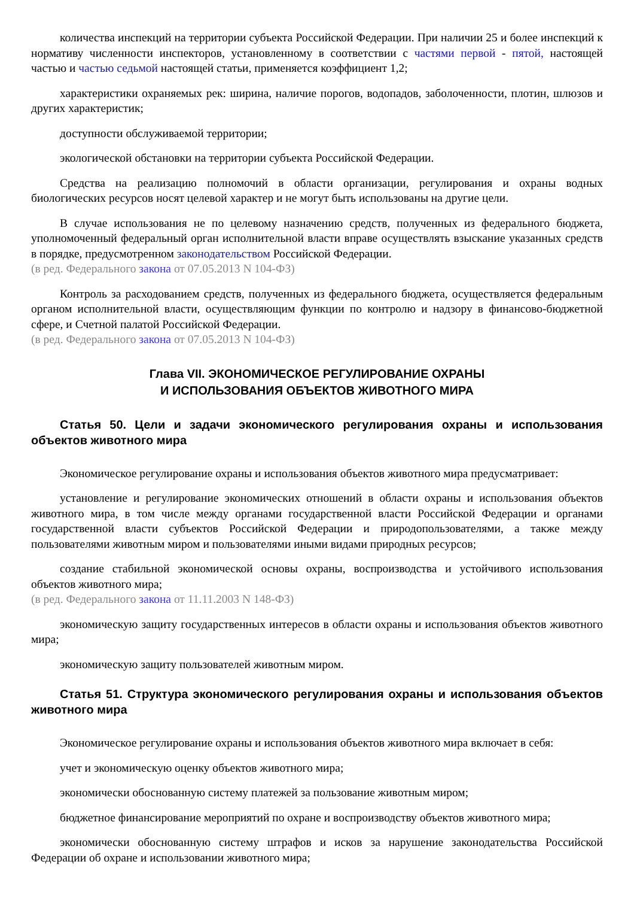количества инспекций на территории субъекта Российской Федерации. При наличии 25 и более инспекций к нормативу численности инспекторов, установленному в соответствии с частями первой - пятой, настоящей частью и частью седьмой настоящей статьи, применяется коэффициент 1,2;
характеристики охраняемых рек: ширина, наличие порогов, водопадов, заболоченности, плотин, шлюзов и других характеристик;
доступности обслуживаемой территории;
экологической обстановки на территории субъекта Российской Федерации.
Средства на реализацию полномочий в области организации, регулирования и охраны водных биологических ресурсов носят целевой характер и не могут быть использованы на другие цели.
В случае использования не по целевому назначению средств, полученных из федерального бюджета, уполномоченный федеральный орган исполнительной власти вправе осуществлять взыскание указанных средств в порядке, предусмотренном законодательством Российской Федерации.
(в ред. Федерального закона от 07.05.2013 N 104-ФЗ)
Контроль за расходованием средств, полученных из федерального бюджета, осуществляется федеральным органом исполнительной власти, осуществляющим функции по контролю и надзору в финансово-бюджетной сфере, и Счетной палатой Российской Федерации.
(в ред. Федерального закона от 07.05.2013 N 104-ФЗ)
Глава VII. ЭКОНОМИЧЕСКОЕ РЕГУЛИРОВАНИЕ ОХРАНЫ
И ИСПОЛЬЗОВАНИЯ ОБЪЕКТОВ ЖИВОТНОГО МИРА
Статья 50. Цели и задачи экономического регулирования охраны и использования объектов животного мира
Экономическое регулирование охраны и использования объектов животного мира предусматривает:
установление и регулирование экономических отношений в области охраны и использования объектов животного мира, в том числе между органами государственной власти Российской Федерации и органами государственной власти субъектов Российской Федерации и природопользователями, а также между пользователями животным миром и пользователями иными видами природных ресурсов;
создание стабильной экономической основы охраны, воспроизводства и устойчивого использования объектов животного мира;
(в ред. Федерального закона от 11.11.2003 N 148-ФЗ)
экономическую защиту государственных интересов в области охраны и использования объектов животного мира;
экономическую защиту пользователей животным миром.
Статья 51. Структура экономического регулирования охраны и использования объектов животного мира
Экономическое регулирование охраны и использования объектов животного мира включает в себя:
учет и экономическую оценку объектов животного мира;
экономически обоснованную систему платежей за пользование животным миром;
бюджетное финансирование мероприятий по охране и воспроизводству объектов животного мира;
экономически обоснованную систему штрафов и исков за нарушение законодательства Российской Федерации об охране и использовании животного мира;